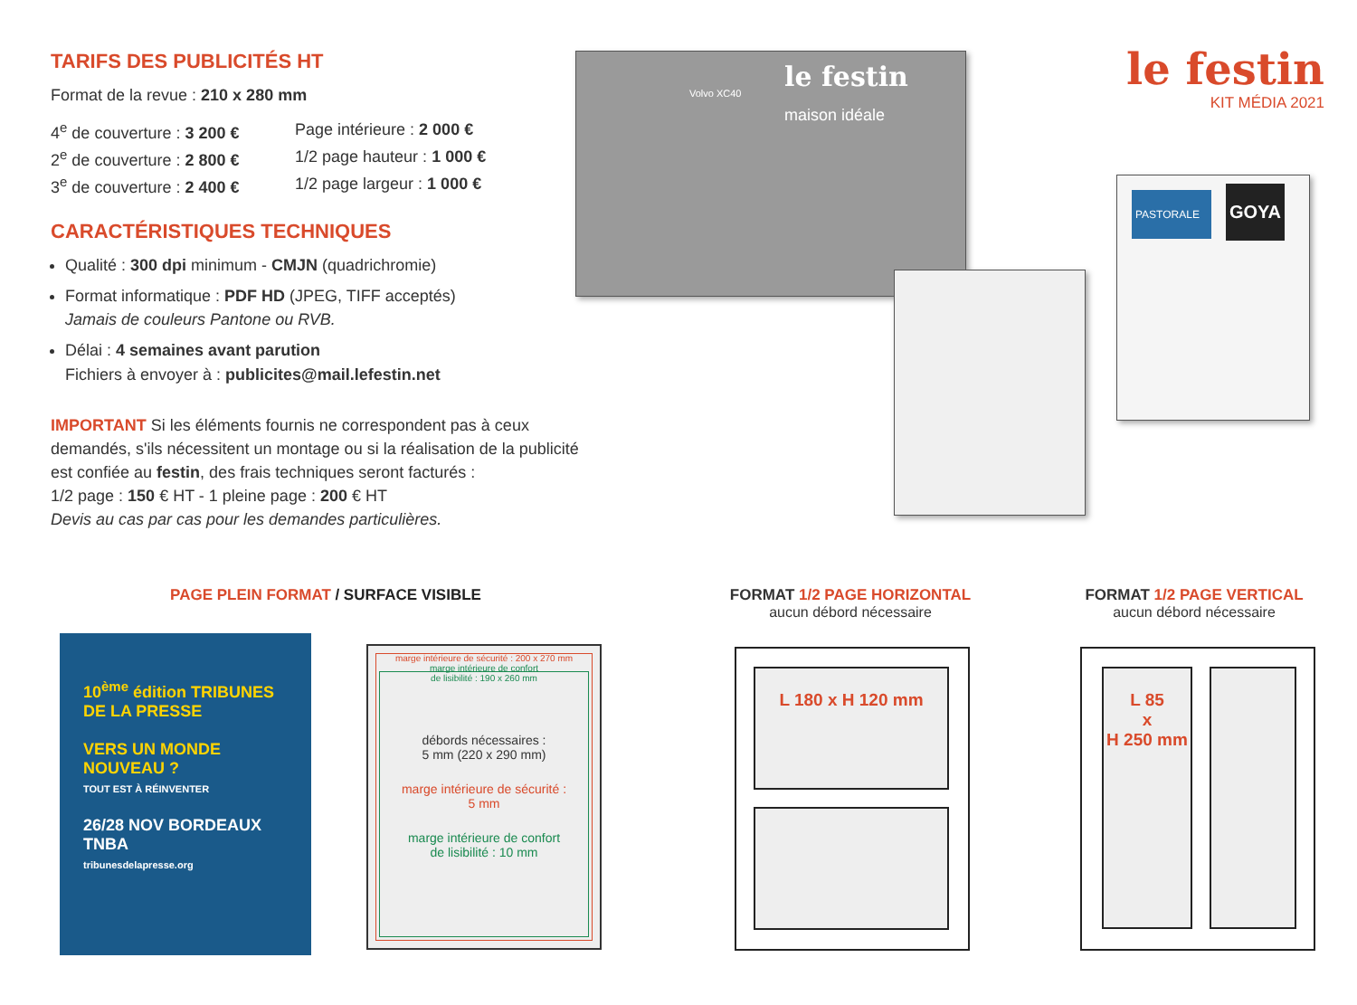TARIFS DES PUBLICITÉS HT
Format de la revue : 210 x 280 mm
4<sup>e</sup> de couverture : 3 200 €
Page intérieure : 2 000 €
2<sup>e</sup> de couverture : 2 800 €
1/2 page hauteur : 1 000 €
3<sup>e</sup> de couverture : 2 400 €
1/2 page largeur : 1 000 €
CARACTÉRISTIQUES TECHNIQUES
Qualité : 300 dpi minimum - CMJN (quadrichromie)
Format informatique : PDF HD (JPEG, TIFF acceptés)
Jamais de couleurs Pantone ou RVB.
Délai : 4 semaines avant parution
Fichiers à envoyer à : publicites@mail.lefestin.net
IMPORTANT Si les éléments fournis ne correspondent pas à ceux demandés, s'ils nécessitent un montage ou si la réalisation de la publicité est confiée au festin, des frais techniques seront facturés :
1/2 page : 150 € HT - 1 pleine page : 200 € HT
Devis au cas par cas pour les demandes particulières.
le festin
KIT MÉDIA 2021
le festin
maison idéale
Volvo XC40
PASTORALE
GOYA
PAGE PLEIN FORMAT / SURFACE VISIBLE
FORMAT 1/2 PAGE HORIZONTAL
aucun débord nécessaire
FORMAT 1/2 PAGE VERTICAL
aucun débord nécessaire
10<sup>ème</sup> édition TRIBUNES DE LA PRESSE
VERS UN MONDE NOUVEAU ?
TOUT EST À RÉINVENTER
26/28 NOV BORDEAUX TNBA
tribunesdelapresse.org
marge intérieure de sécurité : 200 x 270 mm
marge intérieure de confort
de lisibilité : 190 x 260 mm
débords nécessaires :
5 mm (220 x 290 mm)
marge intérieure de sécurité :
5 mm
marge intérieure de confort
de lisibilité : 10 mm
L 180 x H 120 mm
L 85
x
H 250 mm